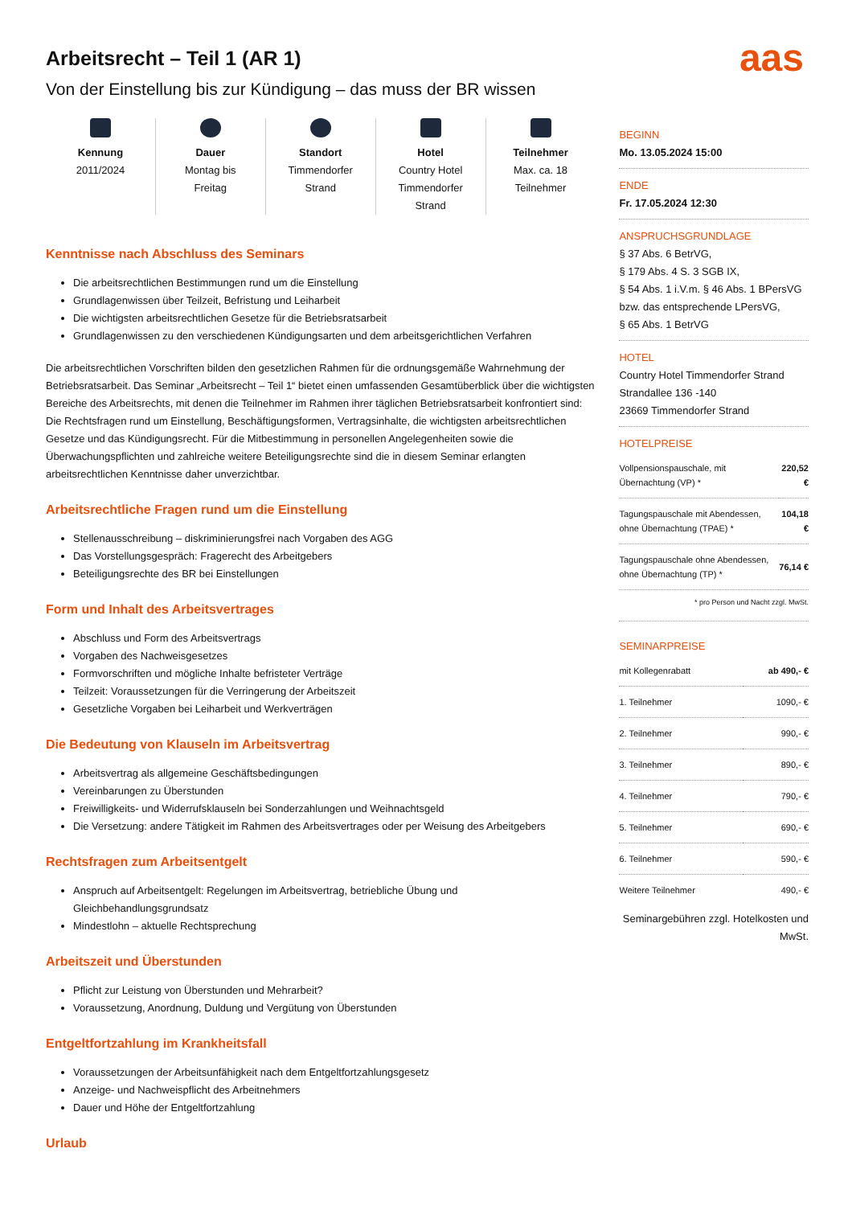aas
Arbeitsrecht – Teil 1 (AR 1)
Von der Einstellung bis zur Kündigung – das muss der BR wissen
Kennung
2011/2024
Dauer
Montag bis
Freitag
Standort
Timmendorfer
Strand
Hotel
Country Hotel
Timmendorfer
Strand
Teilnehmer
Max. ca. 18
Teilnehmer
Kenntnisse nach Abschluss des Seminars
Die arbeitsrechtlichen Bestimmungen rund um die Einstellung
Grundlagenwissen über Teilzeit, Befristung und Leiharbeit
Die wichtigsten arbeitsrechtlichen Gesetze für die Betriebsratsarbeit
Grundlagenwissen zu den verschiedenen Kündigungsarten und dem arbeitsgerichtlichen Verfahren
Die arbeitsrechtlichen Vorschriften bilden den gesetzlichen Rahmen für die ordnungsgemäße Wahrnehmung der Betriebsratsarbeit. Das Seminar „Arbeitsrecht – Teil 1“ bietet einen umfassenden Gesamtüberblick über die wichtigsten Bereiche des Arbeitsrechts, mit denen die Teilnehmer im Rahmen ihrer täglichen Betriebsratsarbeit konfrontiert sind: Die Rechtsfragen rund um Einstellung, Beschäftigungsformen, Vertragsinhalte, die wichtigsten arbeitsrechtlichen Gesetze und das Kündigungsrecht. Für die Mitbestimmung in personellen Angelegenheiten sowie die Überwachungspflichten und zahlreiche weitere Beteiligungsrechte sind die in diesem Seminar erlangten arbeitsrechtlichen Kenntnisse daher unverzichtbar.
Arbeitsrechtliche Fragen rund um die Einstellung
Stellenausschreibung – diskriminierungsfrei nach Vorgaben des AGG
Das Vorstellungsgespräch: Fragerecht des Arbeitgebers
Beteiligungsrechte des BR bei Einstellungen
Form und Inhalt des Arbeitsvertrages
Abschluss und Form des Arbeitsvertrags
Vorgaben des Nachweisgesetzes
Formvorschriften und mögliche Inhalte befristeter Verträge
Teilzeit: Voraussetzungen für die Verringerung der Arbeitszeit
Gesetzliche Vorgaben bei Leiharbeit und Werkverträgen
Die Bedeutung von Klauseln im Arbeitsvertrag
Arbeitsvertrag als allgemeine Geschäftsbedingungen
Vereinbarungen zu Überstunden
Freiwilligkeits- und Widerrufsklauseln bei Sonderzahlungen und Weihnachtsgeld
Die Versetzung: andere Tätigkeit im Rahmen des Arbeitsvertrages oder per Weisung des Arbeitgebers
Rechtsfragen zum Arbeitsentgelt
Anspruch auf Arbeitsentgelt: Regelungen im Arbeitsvertrag, betriebliche Übung und Gleichbehandlungsgrundsatz
Mindestlohn – aktuelle Rechtsprechung
Arbeitszeit und Überstunden
Pflicht zur Leistung von Überstunden und Mehrarbeit?
Voraussetzung, Anordnung, Duldung und Vergütung von Überstunden
Entgeltfortzahlung im Krankheitsfall
Voraussetzungen der Arbeitsunfähigkeit nach dem Entgeltfortzahlungsgesetz
Anzeige- und Nachweispflicht des Arbeitnehmers
Dauer und Höhe der Entgeltfortzahlung
Urlaub
BEGINN
Mo. 13.05.2024 15:00
ENDE
Fr. 17.05.2024 12:30
ANSPRUCHSGRUNDLAGE
§ 37 Abs. 6 BetrVG,
§ 179 Abs. 4 S. 3 SGB IX,
§ 54 Abs. 1 i.V.m. § 46 Abs. 1 BPersVG bzw. das entsprechende LPersVG,
§ 65 Abs. 1 BetrVG
HOTEL
Country Hotel Timmendorfer Strand
Strandallee 136 -140
23669 Timmendorfer Strand
HOTELPREISE
| Vollpensionspauschale, mit Übernachtung (VP) * | 220,52 € |
| Tagungspauschale mit Abendessen, ohne Übernachtung (TPAE) * | 104,18 € |
| Tagungspauschale ohne Abendessen, ohne Übernachtung (TP) * | 76,14 € |
* pro Person und Nacht zzgl. MwSt.
SEMINARPREISE
| mit Kollegenrabatt | ab 490,- € |
| 1. Teilnehmer | 1090,- € |
| 2. Teilnehmer | 990,- € |
| 3. Teilnehmer | 890,- € |
| 4. Teilnehmer | 790,- € |
| 5. Teilnehmer | 690,- € |
| 6. Teilnehmer | 590,- € |
| Weitere Teilnehmer | 490,- € |
Seminargebühren zzgl. Hotelkosten und MwSt.